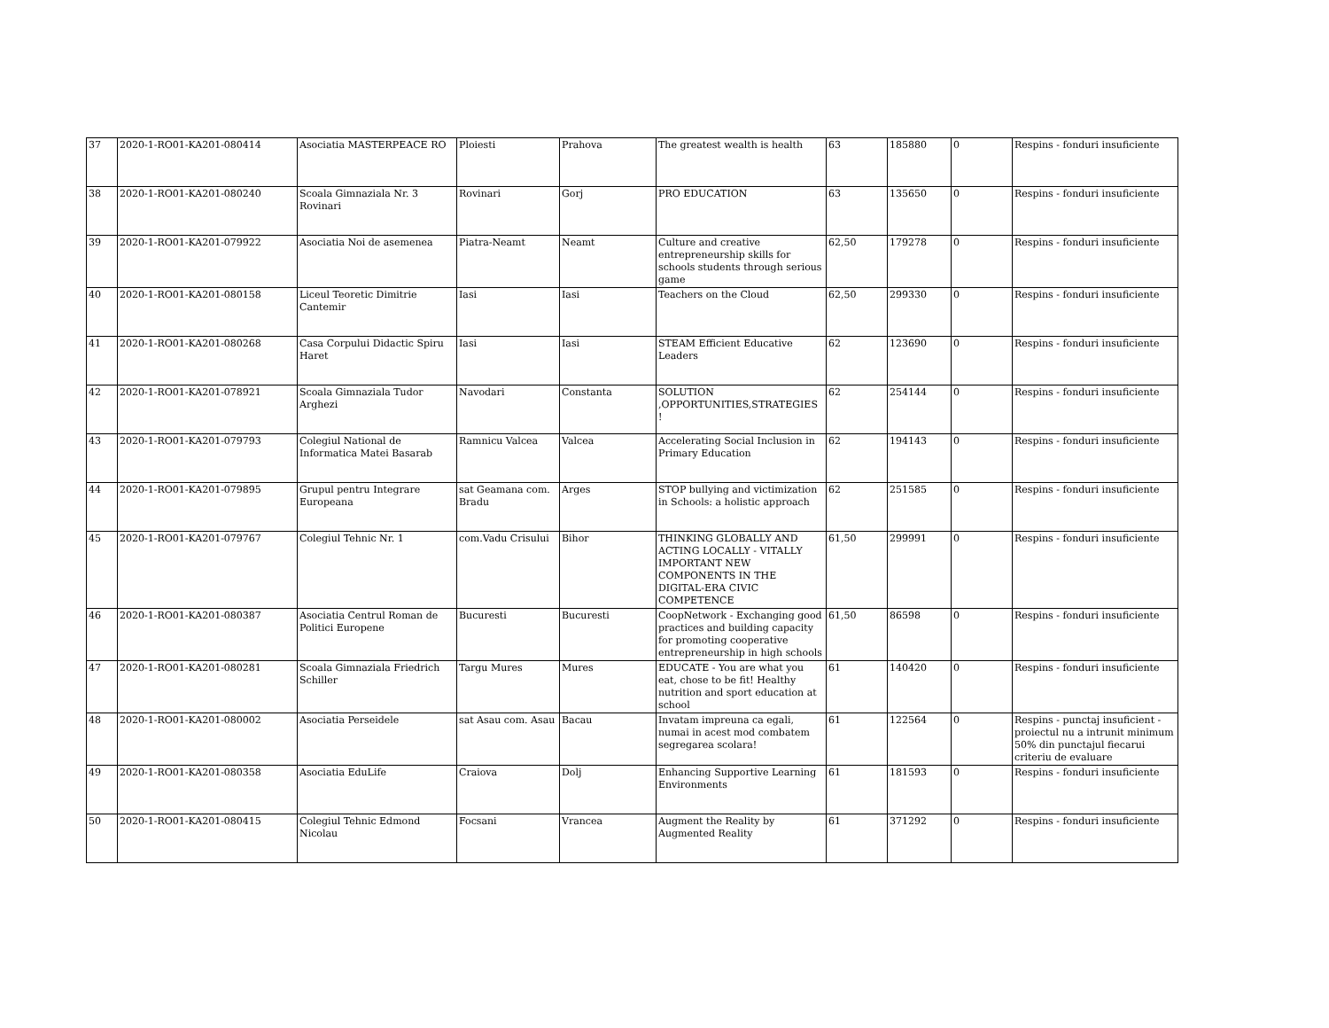| 37 | 2020-1-RO01-KA201-080414 | Asociatia MASTERPEACE RO | Ploiesti | Prahova | The greatest wealth is health | 63 | 185880 | 0 | Respins - fonduri insuficiente |
| 38 | 2020-1-RO01-KA201-080240 | Scoala Gimnaziala Nr. 3 Rovinari | Rovinari | Gorj | PRO EDUCATION | 63 | 135650 | 0 | Respins - fonduri insuficiente |
| 39 | 2020-1-RO01-KA201-079922 | Asociatia Noi de asemenea | Piatra-Neamt | Neamt | Culture and creative entrepreneurship skills for schools students through serious game | 62,50 | 179278 | 0 | Respins - fonduri insuficiente |
| 40 | 2020-1-RO01-KA201-080158 | Liceul Teoretic Dimitrie Cantemir | Iasi | Iasi | Teachers on the Cloud | 62,50 | 299330 | 0 | Respins - fonduri insuficiente |
| 41 | 2020-1-RO01-KA201-080268 | Casa Corpului Didactic Spiru Haret | Iasi | Iasi | STEAM Efficient Educative Leaders | 62 | 123690 | 0 | Respins - fonduri insuficiente |
| 42 | 2020-1-RO01-KA201-078921 | Scoala Gimnaziala Tudor Arghezi | Navodari | Constanta | SOLUTION ,OPPORTUNITIES,STRATEGIES ! | 62 | 254144 | 0 | Respins - fonduri insuficiente |
| 43 | 2020-1-RO01-KA201-079793 | Colegiul National de Informatica Matei Basarab | Ramnicu Valcea | Valcea | Accelerating Social Inclusion in Primary Education | 62 | 194143 | 0 | Respins - fonduri insuficiente |
| 44 | 2020-1-RO01-KA201-079895 | Grupul pentru Integrare Europeana | sat Geamana com. Bradu | Arges | STOP bullying and victimization in Schools: a holistic approach | 62 | 251585 | 0 | Respins - fonduri insuficiente |
| 45 | 2020-1-RO01-KA201-079767 | Colegiul Tehnic Nr. 1 | com.Vadu Crisului | Bihor | THINKING GLOBALLY AND ACTING LOCALLY - VITALLY IMPORTANT NEW COMPONENTS IN THE DIGITAL-ERA CIVIC COMPETENCE | 61,50 | 299991 | 0 | Respins - fonduri insuficiente |
| 46 | 2020-1-RO01-KA201-080387 | Asociatia Centrul Roman de Politici Europene | Bucuresti | Bucuresti | CoopNetwork - Exchanging good practices and building capacity for promoting cooperative entrepreneurship in high schools | 61,50 | 86598 | 0 | Respins - fonduri insuficiente |
| 47 | 2020-1-RO01-KA201-080281 | Scoala Gimnaziala Friedrich Schiller | Targu Mures | Mures | EDUCATE - You are what you eat, chose to be fit! Healthy nutrition and sport education at school | 61 | 140420 | 0 | Respins - fonduri insuficiente |
| 48 | 2020-1-RO01-KA201-080002 | Asociatia Perseidele | sat Asau com. Asau | Bacau | Invatam impreuna ca egali, numai in acest mod combatem segregarea scolara! | 61 | 122564 | 0 | Respins - punctaj insuficient - proiectul nu a intrunit minimum 50% din punctajul fiecarui criteriu de evaluare |
| 49 | 2020-1-RO01-KA201-080358 | Asociatia EduLife | Craiova | Dolj | Enhancing Supportive Learning Environments | 61 | 181593 | 0 | Respins - fonduri insuficiente |
| 50 | 2020-1-RO01-KA201-080415 | Colegiul Tehnic Edmond Nicolau | Focsani | Vrancea | Augment the Reality by Augmented Reality | 61 | 371292 | 0 | Respins - fonduri insuficiente |